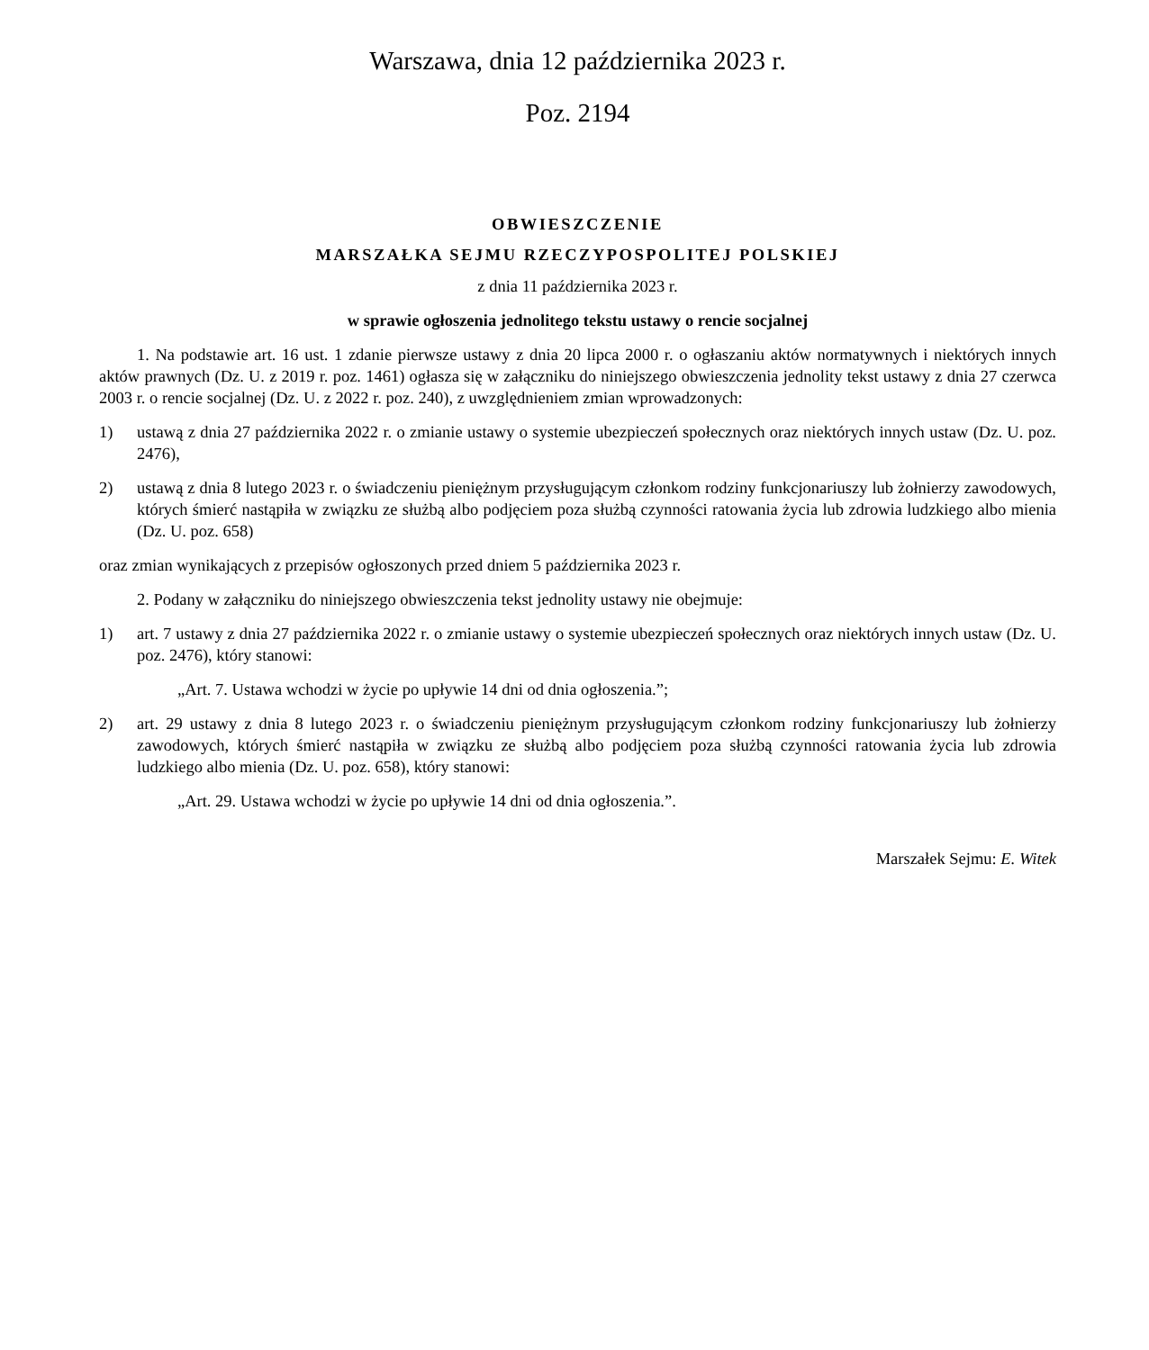Warszawa, dnia 12 października 2023 r.
Poz. 2194
OBWIESZCZENIE
MARSZAŁKA SEJMU RZECZYPOSPOLITEJ POLSKIEJ
z dnia 11 października 2023 r.
w sprawie ogłoszenia jednolitego tekstu ustawy o rencie socjalnej
1. Na podstawie art. 16 ust. 1 zdanie pierwsze ustawy z dnia 20 lipca 2000 r. o ogłaszaniu aktów normatywnych i niektórych innych aktów prawnych (Dz. U. z 2019 r. poz. 1461) ogłasza się w załączniku do niniejszego obwieszczenia jednolity tekst ustawy z dnia 27 czerwca 2003 r. o rencie socjalnej (Dz. U. z 2022 r. poz. 240), z uwzględnieniem zmian wprowadzonych:
1) ustawą z dnia 27 października 2022 r. o zmianie ustawy o systemie ubezpieczeń społecznych oraz niektórych innych ustaw (Dz. U. poz. 2476),
2) ustawą z dnia 8 lutego 2023 r. o świadczeniu pieniężnym przysługującym członkom rodziny funkcjonariuszy lub żołnierzy zawodowych, których śmierć nastąpiła w związku ze służbą albo podjęciem poza służbą czynności ratowania życia lub zdrowia ludzkiego albo mienia (Dz. U. poz. 658)
oraz zmian wynikających z przepisów ogłoszonych przed dniem 5 października 2023 r.
2. Podany w załączniku do niniejszego obwieszczenia tekst jednolity ustawy nie obejmuje:
1) art. 7 ustawy z dnia 27 października 2022 r. o zmianie ustawy o systemie ubezpieczeń społecznych oraz niektórych innych ustaw (Dz. U. poz. 2476), który stanowi:
„Art. 7. Ustawa wchodzi w życie po upływie 14 dni od dnia ogłoszenia.”;
2) art. 29 ustawy z dnia 8 lutego 2023 r. o świadczeniu pieniężnym przysługującym członkom rodziny funkcjonariuszy lub żołnierzy zawodowych, których śmierć nastąpiła w związku ze służbą albo podjęciem poza służbą czynności ratowania życia lub zdrowia ludzkiego albo mienia (Dz. U. poz. 658), który stanowi:
„Art. 29. Ustawa wchodzi w życie po upływie 14 dni od dnia ogłoszenia.”.
Marszałek Sejmu: E. Witek